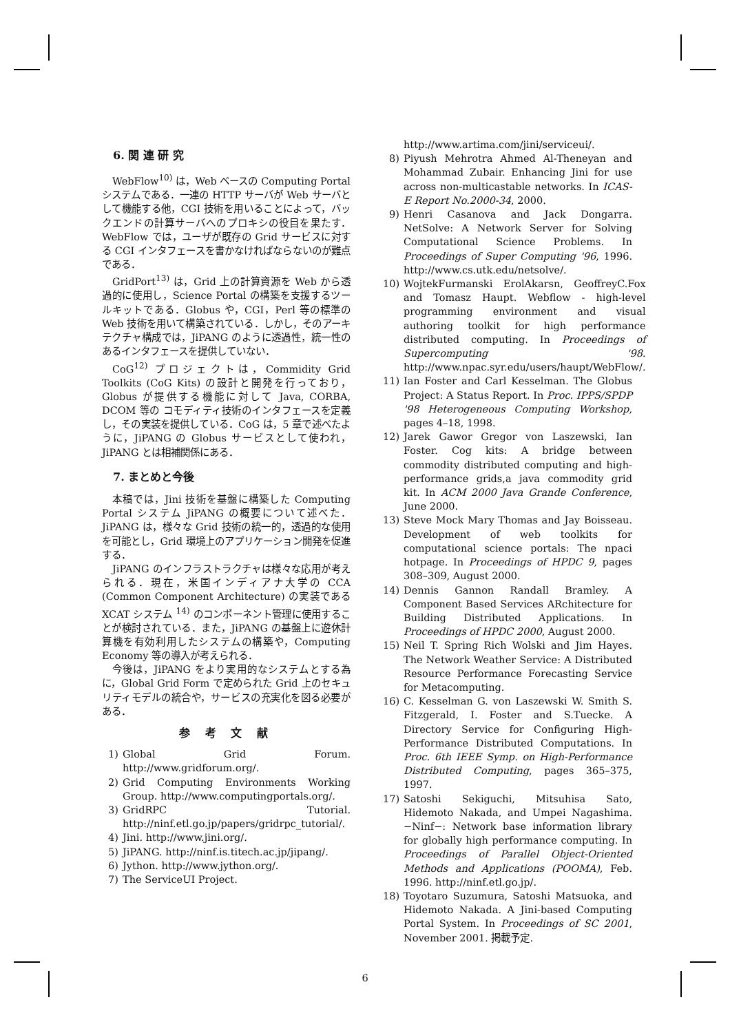6. 関 連 研 究
WebFlow<sup>10)</sup> は，Web ベースの Computing Portal システムである．一連の HTTP サーバが Web サーバとして機能する他，CGI 技術を用いることによって，バックエンドの計算サーバへのプロキシの役目を果たす．WebFlow では，ユーザが既存の Grid サービスに対する CGI インタフェースを書かなければならないのが難点である．
GridPort<sup>13)</sup> は，Grid 上の計算資源を Web から透過的に使用し，Science Portal の構築を支援するツールキットである．Globus や，CGI，Perl 等の標準の Web 技術を用いて構築されている．しかし，そのアーキテクチャ構成では，JiPANG のように透過性，統一性のあるインタフェースを提供していない．
CoG<sup>12)</sup> プロジェクトは，Commidity Grid Toolkits (CoG Kits) の設計と開発を行っており，Globus が提供する機能に対して Java, CORBA, DCOM 等の コモディティ技術のインタフェースを定義し，その実装を提供している．CoG は，5 章で述べたように，JiPANG の Globus サービスとして使われ，JiPANG とは相補関係にある．
7. まとめと今後
本稿では，Jini 技術を基盤に構築した Computing Portal システム JiPANG の概要について述べた．JiPANG は，様々な Grid 技術の統一的，透過的な使用を可能とし，Grid 環境上のアプリケーション開発を促進する．
JiPANG のインフラストラクチャは様々な応用が考えられる．現在，米国インディアナ大学の CCA (Common Component Architecture) の実装である XCAT システム <sup>14)</sup> のコンポーネント管理に使用することが検討されている．また，JiPANG の基盤上に遊休計算機を有効利用したシステムの構築や，Computing Economy 等の導入が考えられる．
今後は，JiPANG をより実用的なシステムとする為に，Global Grid Form で定められた Grid 上のセキュリティモデルの統合や，サービスの充実化を図る必要がある．
参 考 文 献
1) Global Grid Forum. http://www.gridforum.org/.
2) Grid Computing Environments Working Group. http://www.computingportals.org/.
3) GridRPC Tutorial. http://ninf.etl.go.jp/papers/gridrpc_tutorial/.
4) Jini. http://www.jini.org/.
5) JiPANG. http://ninf.is.titech.ac.jp/jipang/.
6) Jython. http://www.jython.org/.
7) The ServiceUI Project.
http://www.artima.com/jini/serviceui/.
8) Piyush Mehrotra Ahmed Al-Theneyan and Mohammad Zubair. Enhancing Jini for use across non-multicastable networks. In ICAS-E Report No.2000-34, 2000.
9) Henri Casanova and Jack Dongarra. NetSolve: A Network Server for Solving Computational Science Problems. In Proceedings of Super Computing '96, 1996. http://www.cs.utk.edu/netsolve/.
10) WojtekFurmanski ErolAkarsn, GeoffreyC.Fox and Tomasz Haupt. Webflow - high-level programming environment and visual authoring toolkit for high performance distributed computing. In Proceedings of Supercomputing '98. http://www.npac.syr.edu/users/haupt/WebFlow/.
11) Ian Foster and Carl Kesselman. The Globus Project: A Status Report. In Proc. IPPS/SPDP '98 Heterogeneous Computing Workshop, pages 4–18, 1998.
12) Jarek Gawor Gregor von Laszewski, Ian Foster. Cog kits: A bridge between commodity distributed computing and high-performance grids,a java commodity grid kit. In ACM 2000 Java Grande Conference, June 2000.
13) Steve Mock Mary Thomas and Jay Boisseau. Development of web toolkits for computational science portals: The npaci hotpage. In Proceedings of HPDC 9, pages 308–309, August 2000.
14) Dennis Gannon Randall Bramley. A Component Based Services ARchitecture for Building Distributed Applications. In Proceedings of HPDC 2000, August 2000.
15) Neil T. Spring Rich Wolski and Jim Hayes. The Network Weather Service: A Distributed Resource Performance Forecasting Service for Metacomputing.
16) C. Kesselman G. von Laszewski W. Smith S. Fitzgerald, I. Foster and S.Tuecke. A Directory Service for Configuring High-Performance Distributed Computations. In Proc. 6th IEEE Symp. on High-Performance Distributed Computing, pages 365–375, 1997.
17) Satoshi Sekiguchi, Mitsuhisa Sato, Hidemoto Nakada, and Umpei Nagashima. −Ninf−: Network base information library for globally high performance computing. In Proceedings of Parallel Object-Oriented Methods and Applications (POOMA), Feb. 1996. http://ninf.etl.go.jp/.
18) Toyotaro Suzumura, Satoshi Matsuoka, and Hidemoto Nakada. A Jini-based Computing Portal System. In Proceedings of SC 2001, November 2001. 掲載予定.
6